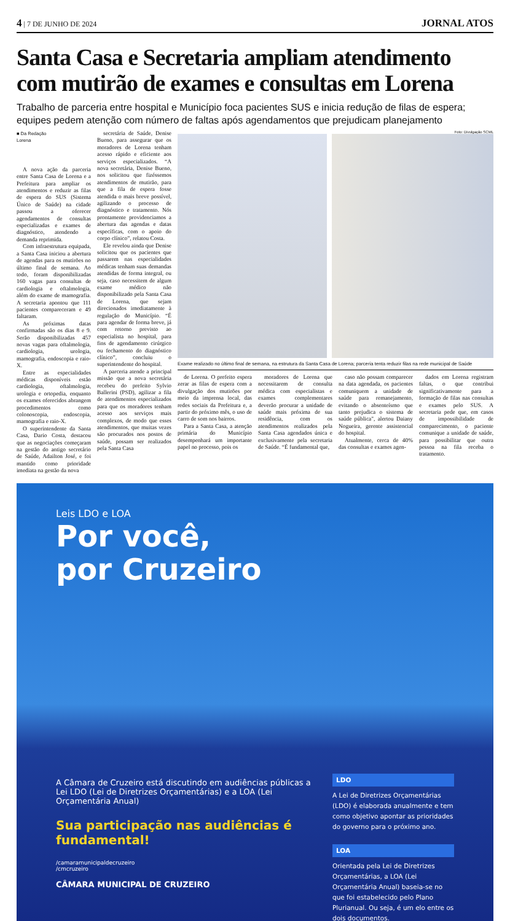4 | 7 DE JUNHO DE 2024 JORNAL ATOS
Santa Casa e Secretaria ampliam atendimento com mutirão de exames e consultas em Lorena
Trabalho de parceria entre hospital e Município foca pacientes SUS e inicia redução de filas de espera; equipes pedem atenção com número de faltas após agendamentos que prejudicam planejamento
■ Da Redação
Lorena
A nova ação da parceria entre Santa Casa de Lorena e a Prefeitura para ampliar os atendimentos e reduzir as filas de espera do SUS (Sistema Único de Saúde) na cidade passou a oferecer agendamentos de consultas especializadas e exames de diagnóstico, atendendo a demanda reprimida.
Com infraestrutura equipada, a Santa Casa iniciou a abertura de agendas para os mutirões no último final de semana. Ao todo, foram disponibilizadas 160 vagas para consultas de cardiologia e oftalmologia, além do exame de mamografia. A secretaria apontou que 111 pacientes compareceram e 49 faltaram.
As próximas datas confirmadas são os dias 8 e 9. Serão disponibilizadas 457 novas vagas para oftalmologia, cardiologia, urologia, mamografia, endoscopia e raio-X.
Entre as especialidades médicas disponíveis estão cardiologia, oftalmologia, urologia e ortopedia, enquanto os exames oferecidos abrangem procedimentos como colonoscopia, endoscopia, mamografia e raio-X.
O superintendente da Santa Casa, Dario Costa, destacou que as negociações começaram na gestão do antigo secretário de Saúde, Adailton José, e foi mantido como prioridade imediata na gestão da nova
secretária de Saúde, Denise Bueno, para assegurar que os moradores de Lorena tenham acesso rápido e eficiente aos serviços especializados. “A nova secretária, Denise Bueno, nos solicitou que fizéssemos atendimentos de mutirão, para que a fila de espera fosse atendida o mais breve possível, agilizando o processo de diagnóstico e tratamento. Nós prontamente providenciamos a abertura das agendas e datas específicas, com o apoio do corpo clínico”, relatou Costa.
Ele revelou ainda que Denise solicitou que os pacientes que passarem nas especialidades médicas tenham suas demandas atendidas de forma integral, ou seja, caso necessitem de algum exame médico não disponibilizado pela Santa Casa de Lorena, que sejam direcionados imediatamente à regulação do Município. “É para agendar de forma breve, já com retorno previsto ao especialista no hospital, para fins de agendamento cirúrgico ou fechamento do diagnóstico clínico”, concluiu o superintendente do hospital.
A parceria atende a principal missão que a nova secretária recebeu do prefeito Sylvio Ballerini (PSD), agilizar a fila de atendimentos especializados para que os moradores tenham acesso aos serviços mais complexos, de modo que esses atendimentos, que muitas vezes são procurados nos postos de saúde, possam ser realizados pela Santa Casa
Foto: Divulgação SCML
Exame realizado no último final de semana, na estrutura da Santa Casa de Lorena; parceria tenta reduzir filas na rede municipal de Saúde
de Lorena. O prefeito espera zerar as filas de espera com a divulgação dos mutirões por meio da imprensa local, das redes sociais da Prefeitura e, a partir do próximo mês, o uso de carro de som nos bairros.
Para a Santa Casa, a atenção primária do Município desempenhará um importante papel no processo, pois os
moradores de Lorena que necessitarem de consulta médica com especialistas e exames complementares deverão procurar a unidade de saúde mais próxima de sua residência, com os atendimentos realizados pela Santa Casa agendados única e exclusivamente pela secretaria de Saúde. “É fundamental que,
caso não possam comparecer na data agendada, os pacientes comuniquem a unidade de saúde para remanejamento, evitando o absenteísmo que tanto prejudica o sistema de saúde pública", alertou Daiany Nogueira, gerente assistencial do hospital.
Atualmente, cerca de 40% das consultas e exames agen-
dados em Lorena registram faltas, o que contribui significativamente para a formação de filas nas consultas e exames pelo SUS. A secretaria pede que, em casos de impossibilidade de comparecimento, o paciente comunique a unidade de saúde, para possibilitar que outra pessoa na fila receba o tratamento.
Leis LDO e LOA
Por você,
por Cruzeiro
A Câmara de Cruzeiro está discutindo em audiências públicas a Lei LDO (Lei de Diretrizes Orçamentárias) e a LOA (Lei Orçamentária Anual)
Sua participação nas audiências é fundamental!
/camaramunicipaldecruzeiro
/cmcruzeiro
CÂMARA MUNICIPAL DE CRUZEIRO
LDO
A Lei de Diretrizes Orçamentárias (LDO) é elaborada anualmente e tem como objetivo apontar as prioridades do governo para o próximo ano.
LOA
Orientada pela Lei de Diretrizes Orçamentárias, a LOA (Lei Orçamentária Anual) baseia-se no que foi estabelecido pelo Plano Plurianual. Ou seja, é um elo entre os dois documentos.